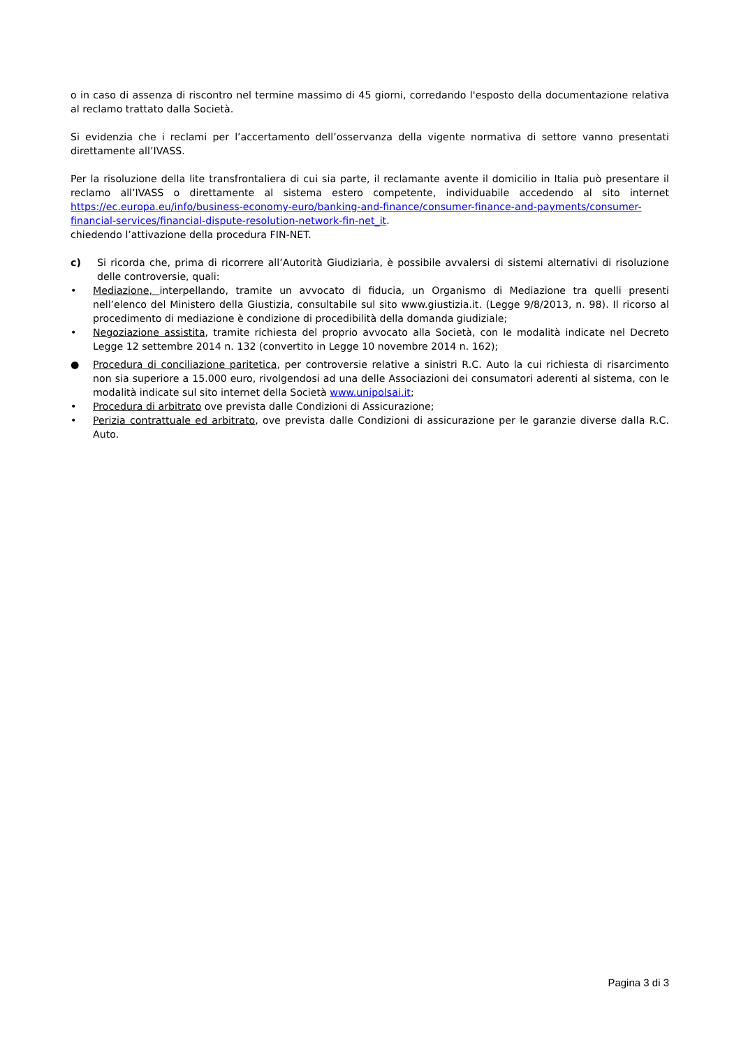o in caso di assenza di riscontro nel termine massimo di 45 giorni, corredando l'esposto della documentazione relativa al reclamo trattato dalla Società.
Si evidenzia che i reclami per l’accertamento dell’osservanza della vigente normativa di settore vanno presentati direttamente all’IVASS.
Per la risoluzione della lite transfrontaliera di cui sia parte, il reclamante avente il domicilio in Italia può presentare il reclamo all’IVASS o direttamente al sistema estero competente, individuabile accedendo al sito internet https://ec.europa.eu/info/business-economy-euro/banking-and-finance/consumer-finance-and-payments/consumer-financial-services/financial-dispute-resolution-network-fin-net_it.
chiedendo l’attivazione della procedura FIN-NET.
c) Si ricorda che, prima di ricorrere all’Autorità Giudiziaria, è possibile avvalersi di sistemi alternativi di risoluzione delle controversie, quali:
• Mediazione, interpellando, tramite un avvocato di fiducia, un Organismo di Mediazione tra quelli presenti nell’elenco del Ministero della Giustizia, consultabile sul sito www.giustizia.it. (Legge 9/8/2013, n. 98). Il ricorso al procedimento di mediazione è condizione di procedibilità della domanda giudiziale;
• Negoziazione assistita, tramite richiesta del proprio avvocato alla Società, con le modalità indicate nel Decreto Legge 12 settembre 2014 n. 132 (convertito in Legge 10 novembre 2014 n. 162);
● Procedura di conciliazione paritetica, per controversie relative a sinistri R.C. Auto la cui richiesta di risarcimento non sia superiore a 15.000 euro, rivolgendosi ad una delle Associazioni dei consumatori aderenti al sistema, con le modalità indicate sul sito internet della Società www.unipolsai.it;
• Procedura di arbitrato ove prevista dalle Condizioni di Assicurazione;
• Perizia contrattuale ed arbitrato, ove prevista dalle Condizioni di assicurazione per le garanzie diverse dalla R.C. Auto.
Pagina 3 di 3